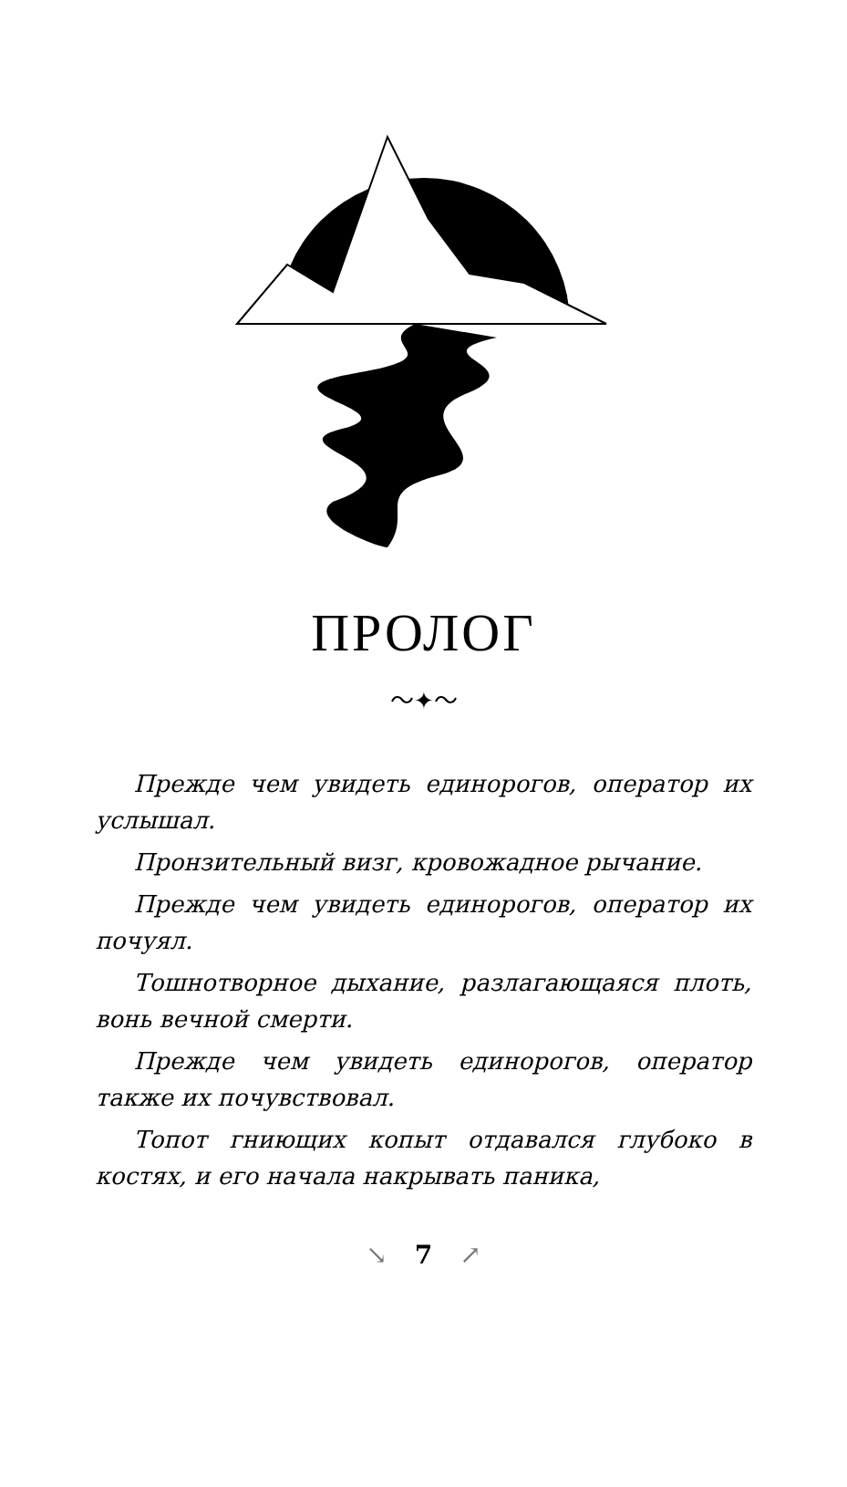ПРОЛОГ
〜✦〜
Прежде чем увидеть единорогов, оператор их услышал.
Пронзительный визг, кровожадное ры­чание.
Прежде чем увидеть единорогов, оператор их почуял.
Тошнотворное дыхание, разлагающаяся плоть, вонь вечной смерти.
Прежде чем увидеть единорогов, оператор также их почувствовал.
Топот гниющих копыт отдавался глубо­ко в костях, и его начала накрывать паника,
↘ 7 ↗